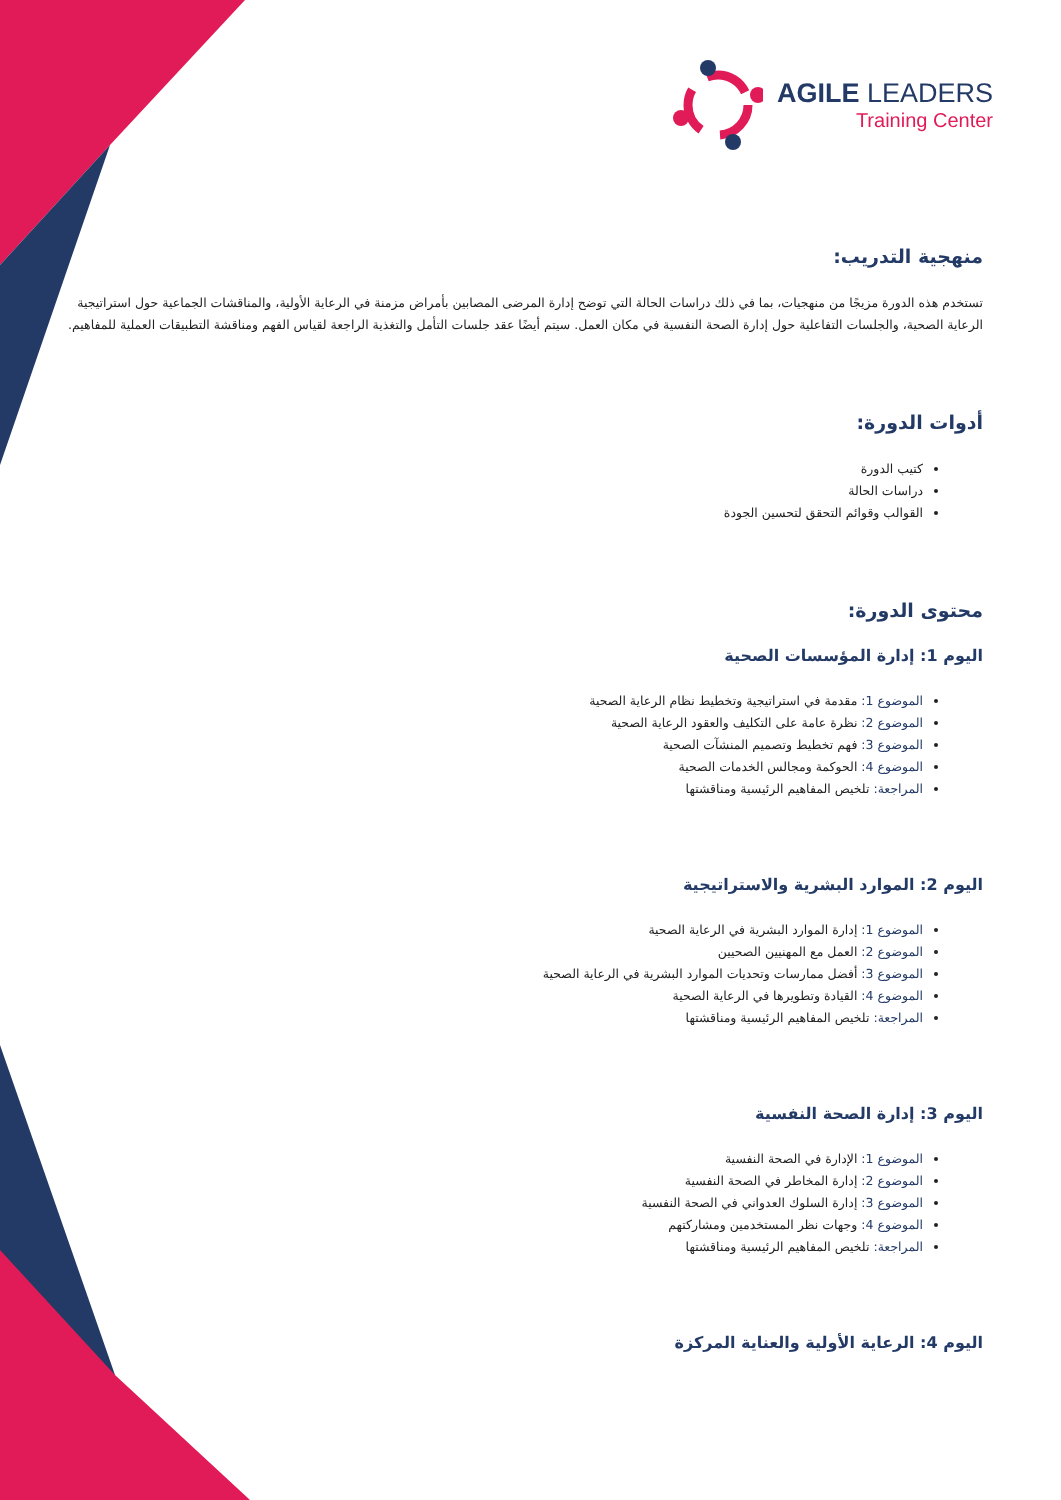AGILE LEADERS
Training Center
منهجية التدريب:
تستخدم هذه الدورة مزيجًا من منهجيات، بما في ذلك دراسات الحالة التي توضح إدارة المرضى المصابين بأمراض مزمنة في الرعاية الأولية، والمناقشات الجماعية حول استراتيجية الرعاية الصحية، والجلسات التفاعلية حول إدارة الصحة النفسية في مكان العمل. سيتم أيضًا عقد جلسات التأمل والتغذية الراجعة لقياس الفهم ومناقشة التطبيقات العملية للمفاهيم.
أدوات الدورة:
كتيب الدورة
دراسات الحالة
القوالب وقوائم التحقق لتحسين الجودة
محتوى الدورة:
اليوم 1: إدارة المؤسسات الصحية
الموضوع 1: مقدمة في استراتيجية وتخطيط نظام الرعاية الصحية
الموضوع 2: نظرة عامة على التكليف والعقود الرعاية الصحية
الموضوع 3: فهم تخطيط وتصميم المنشآت الصحية
الموضوع 4: الحوكمة ومجالس الخدمات الصحية
المراجعة: تلخيص المفاهيم الرئيسية ومناقشتها
اليوم 2: الموارد البشرية والاستراتيجية
الموضوع 1: إدارة الموارد البشرية في الرعاية الصحية
الموضوع 2: العمل مع المهنيين الصحيين
الموضوع 3: أفضل ممارسات وتحديات الموارد البشرية في الرعاية الصحية
الموضوع 4: القيادة وتطويرها في الرعاية الصحية
المراجعة: تلخيص المفاهيم الرئيسية ومناقشتها
اليوم 3: إدارة الصحة النفسية
الموضوع 1: الإدارة في الصحة النفسية
الموضوع 2: إدارة المخاطر في الصحة النفسية
الموضوع 3: إدارة السلوك العدواني في الصحة النفسية
الموضوع 4: وجهات نظر المستخدمين ومشاركتهم
المراجعة: تلخيص المفاهيم الرئيسية ومناقشتها
اليوم 4: الرعاية الأولية والعناية المركزة